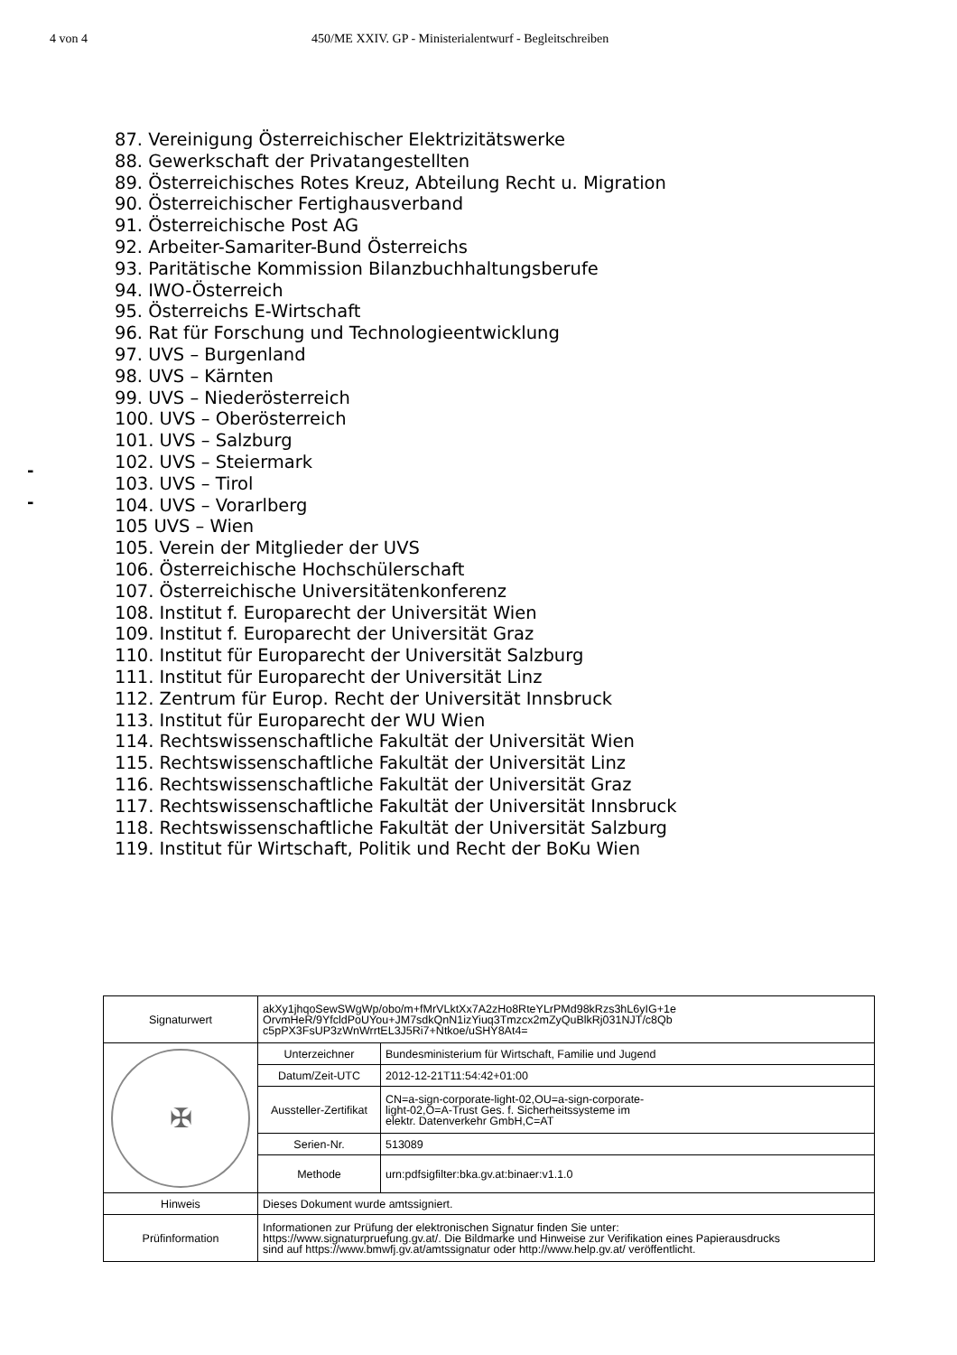4 von 4 450/ME XXIV. GP - Ministerialentwurf - Begleitschreiben
-
-
87. Vereinigung Österreichischer Elektrizitätswerke
88. Gewerkschaft der Privatangestellten
89. Österreichisches Rotes Kreuz, Abteilung Recht u. Migration
90. Österreichischer Fertighausverband
91. Österreichische Post AG
92. Arbeiter-Samariter-Bund Österreichs
93. Paritätische Kommission Bilanzbuchhaltungsberufe
94. IWO-Österreich
95. Österreichs E-Wirtschaft
96. Rat für Forschung und Technologieentwicklung
97. UVS – Burgenland
98. UVS – Kärnten
99. UVS – Niederösterreich
100. UVS – Oberösterreich
101. UVS – Salzburg
102. UVS – Steiermark
103. UVS – Tirol
104. UVS – Vorarlberg
105 UVS – Wien
105. Verein der Mitglieder der UVS
106. Österreichische Hochschülerschaft
107. Österreichische Universitätenkonferenz
108. Institut f. Europarecht der Universität Wien
109. Institut f. Europarecht der Universität Graz
110. Institut für Europarecht der Universität Salzburg
111. Institut für Europarecht der Universität Linz
112. Zentrum für Europ. Recht der Universität Innsbruck
113. Institut für Europarecht der WU Wien
114. Rechtswissenschaftliche Fakultät der Universität Wien
115. Rechtswissenschaftliche Fakultät der Universität Linz
116. Rechtswissenschaftliche Fakultät der Universität Graz
117. Rechtswissenschaftliche Fakultät der Universität Innsbruck
118. Rechtswissenschaftliche Fakultät der Universität Salzburg
119. Institut für Wirtschaft, Politik und Recht der BoKu Wien
| Signaturwert | akXy1jhqoSewSWgWp/obo/m+fMrVLktXx7A2zHo8RteYLrPMd98kRzs3hL6yIG+1e OrvmHeR/9YfcldPoUYou+JM7sdkQnN1izYiuq3Tmzcx2mZyQuBlkRj031NJT/c8Qb c5pPX3FsUP3zWnWrrtEL3J5Ri7+Ntkoe/uSHY8At4= | |
| ✠ | Unterzeichner | Bundesministerium für Wirtschaft, Familie und Jugend |
| | Datum/Zeit-UTC | 2012-12-21T11:54:42+01:00 |
| | Aussteller-Zertifikat | CN=a-sign-corporate-light-02,OU=a-sign-corporate- light-02,O=A-Trust Ges. f. Sicherheitssysteme im elektr. Datenverkehr GmbH,C=AT |
| | Serien-Nr. | 513089 |
| | Methode | urn:pdfsigfilter:bka.gv.at:binaer:v1.1.0 |
| Hinweis | Dieses Dokument wurde amtssigniert. | |
| Prüfinformation | Informationen zur Prüfung der elektronischen Signatur finden Sie unter: https://www.signaturpruefung.gv.at/. Die Bildmarke und Hinweise zur Verifikation eines Papierausdrucks sind auf https://www.bmwfj.gv.at/amtssignatur oder http://www.help.gv.at/ veröffentlicht. | |